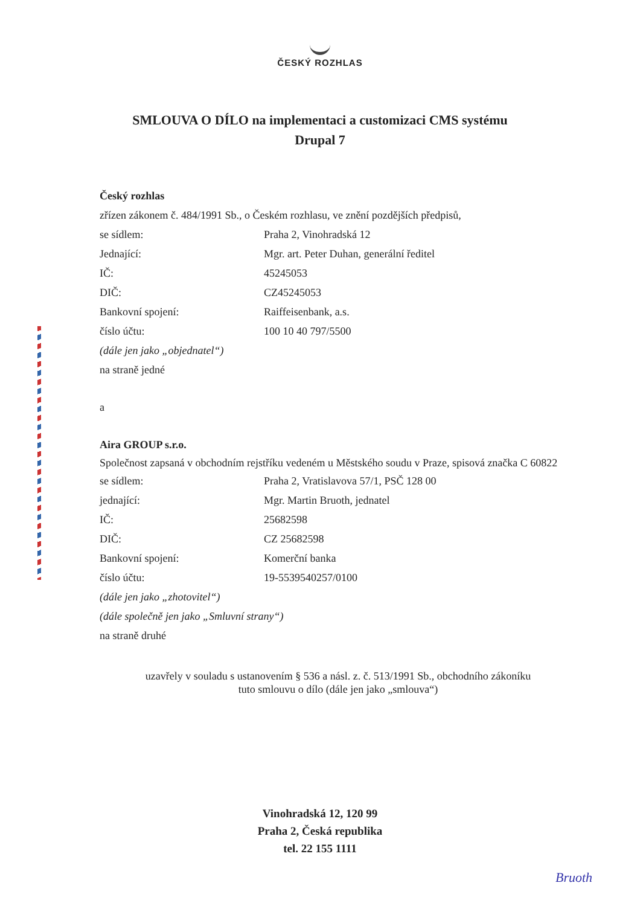ČESKÝ ROZHLAS
SMLOUVA O DÍLO na implementaci a customizaci CMS systému
Drupal 7
Český rozhlas
zřízen zákonem č. 484/1991 Sb., o Českém rozhlasu, ve znění pozdějších předpisů,
se sídlem: Praha 2, Vinohradská 12
Jednající: Mgr. art. Peter Duhan, generální ředitel
IČ: 45245053
DIČ: CZ45245053
Bankovní spojení: Raiffeisenbank, a.s.
číslo účtu: 100 10 40 797/5500
(dále jen jako „objednatel“)
na straně jedné
a
Aira GROUP s.r.o.
Společnost zapsaná v obchodním rejstříku vedeném u Městského soudu v Praze, spisová značka C 60822
se sídlem: Praha 2, Vratislavova 57/1, PSČ 128 00
jednající: Mgr. Martin Bruoth, jednatel
IČ: 25682598
DIČ: CZ 25682598
Bankovní spojení: Komerční banka
číslo účtu: 19-5539540257/0100
(dále jen jako „zhotovitel“)
(dále společně jen jako „Smluvní strany“)
na straně druhé
uzavřely v souladu s ustanovením § 536 a násl. z. č. 513/1991 Sb., obchodního zákoníku
tuto smlouvu o dílo (dále jen jako „smlouva“)
Vinohradská 12, 120 99
Praha 2, Česká republika
tel. 22 155 1111
Bruoth